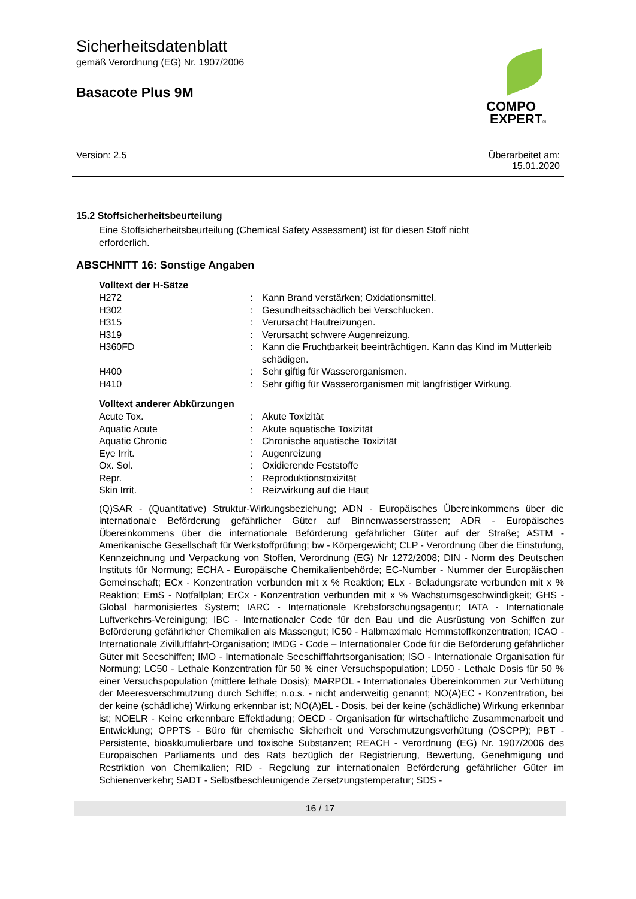Sicherheitsdatenblatt
gemäß Verordnung (EG) Nr. 1907/2006
Basacote Plus 9M
COMPO
EXPERT®
Version: 2.5 Überarbeitet am:
15.01.2020
15.2 Stoffsicherheitsbeurteilung
Eine Stoffsicherheitsbeurteilung (Chemical Safety Assessment) ist für diesen Stoff nicht erforderlich.
ABSCHNITT 16: Sonstige Angaben
Volltext der H-Sätze
| H272 | : | Kann Brand verstärken; Oxidationsmittel. |
| H302 | : | Gesundheitsschädlich bei Verschlucken. |
| H315 | : | Verursacht Hautreizungen. |
| H319 | : | Verursacht schwere Augenreizung. |
| H360FD | : | Kann die Fruchtbarkeit beeinträchtigen. Kann das Kind im Mutterleib schädigen. |
| H400 | : | Sehr giftig für Wasserorganismen. |
| H410 | : | Sehr giftig für Wasserorganismen mit langfristiger Wirkung. |
Volltext anderer Abkürzungen
| Acute Tox. | : | Akute Toxizität |
| Aquatic Acute | : | Akute aquatische Toxizität |
| Aquatic Chronic | : | Chronische aquatische Toxizität |
| Eye Irrit. | : | Augenreizung |
| Ox. Sol. | : | Oxidierende Feststoffe |
| Repr. | : | Reproduktionstoxizität |
| Skin Irrit. | : | Reizwirkung auf die Haut |
(Q)SAR - (Quantitative) Struktur-Wirkungsbeziehung; ADN - Europäisches Übereinkommens über die internationale Beförderung gefährlicher Güter auf Binnenwasserstrassen; ADR - Europäisches Übereinkommens über die internationale Beförderung gefährlicher Güter auf der Straße; ASTM - Amerikanische Gesellschaft für Werkstoffprüfung; bw - Körpergewicht; CLP - Verordnung über die Einstufung, Kennzeichnung und Verpackung von Stoffen, Verordnung (EG) Nr 1272/2008; DIN - Norm des Deutschen Instituts für Normung; ECHA - Europäische Chemikalienbehörde; EC-Number - Nummer der Europäischen Gemeinschaft; ECx - Konzentration verbunden mit x % Reaktion; ELx - Beladungsrate verbunden mit x % Reaktion; EmS - Notfallplan; ErCx - Konzentration verbunden mit x % Wachstumsgeschwindigkeit; GHS - Global harmonisiertes System; IARC - Internationale Krebsforschungsagentur; IATA - Internationale Luftverkehrs-Vereinigung; IBC - Internationaler Code für den Bau und die Ausrüstung von Schiffen zur Beförderung gefährlicher Chemikalien als Massengut; IC50 - Halbmaximale Hemmstoffkonzentration; ICAO - Internationale Zivilluftfahrt-Organisation; IMDG - Code – Internationaler Code für die Beförderung gefährlicher Güter mit Seeschiffen; IMO - Internationale Seeschifffahrtsorganisation; ISO - Internationale Organisation für Normung; LC50 - Lethale Konzentration für 50 % einer Versuchspopulation; LD50 - Lethale Dosis für 50 % einer Versuchspopulation (mittlere lethale Dosis); MARPOL - Internationales Übereinkommen zur Verhütung der Meeresverschmutzung durch Schiffe; n.o.s. - nicht anderweitig genannt; NO(A)EC - Konzentration, bei der keine (schädliche) Wirkung erkennbar ist; NO(A)EL - Dosis, bei der keine (schädliche) Wirkung erkennbar ist; NOELR - Keine erkennbare Effektladung; OECD - Organisation für wirtschaftliche Zusammenarbeit und Entwicklung; OPPTS - Büro für chemische Sicherheit und Verschmutzungsverhütung (OSCPP); PBT - Persistente, bioakkumulierbare und toxische Substanzen; REACH - Verordnung (EG) Nr. 1907/2006 des Europäischen Parliaments und des Rats bezüglich der Registrierung, Bewertung, Genehmigung und Restriktion von Chemikalien; RID - Regelung zur internationalen Beförderung gefährlicher Güter im Schienenverkehr; SADT - Selbstbeschleunigende Zersetzungstemperatur; SDS -
16 / 17